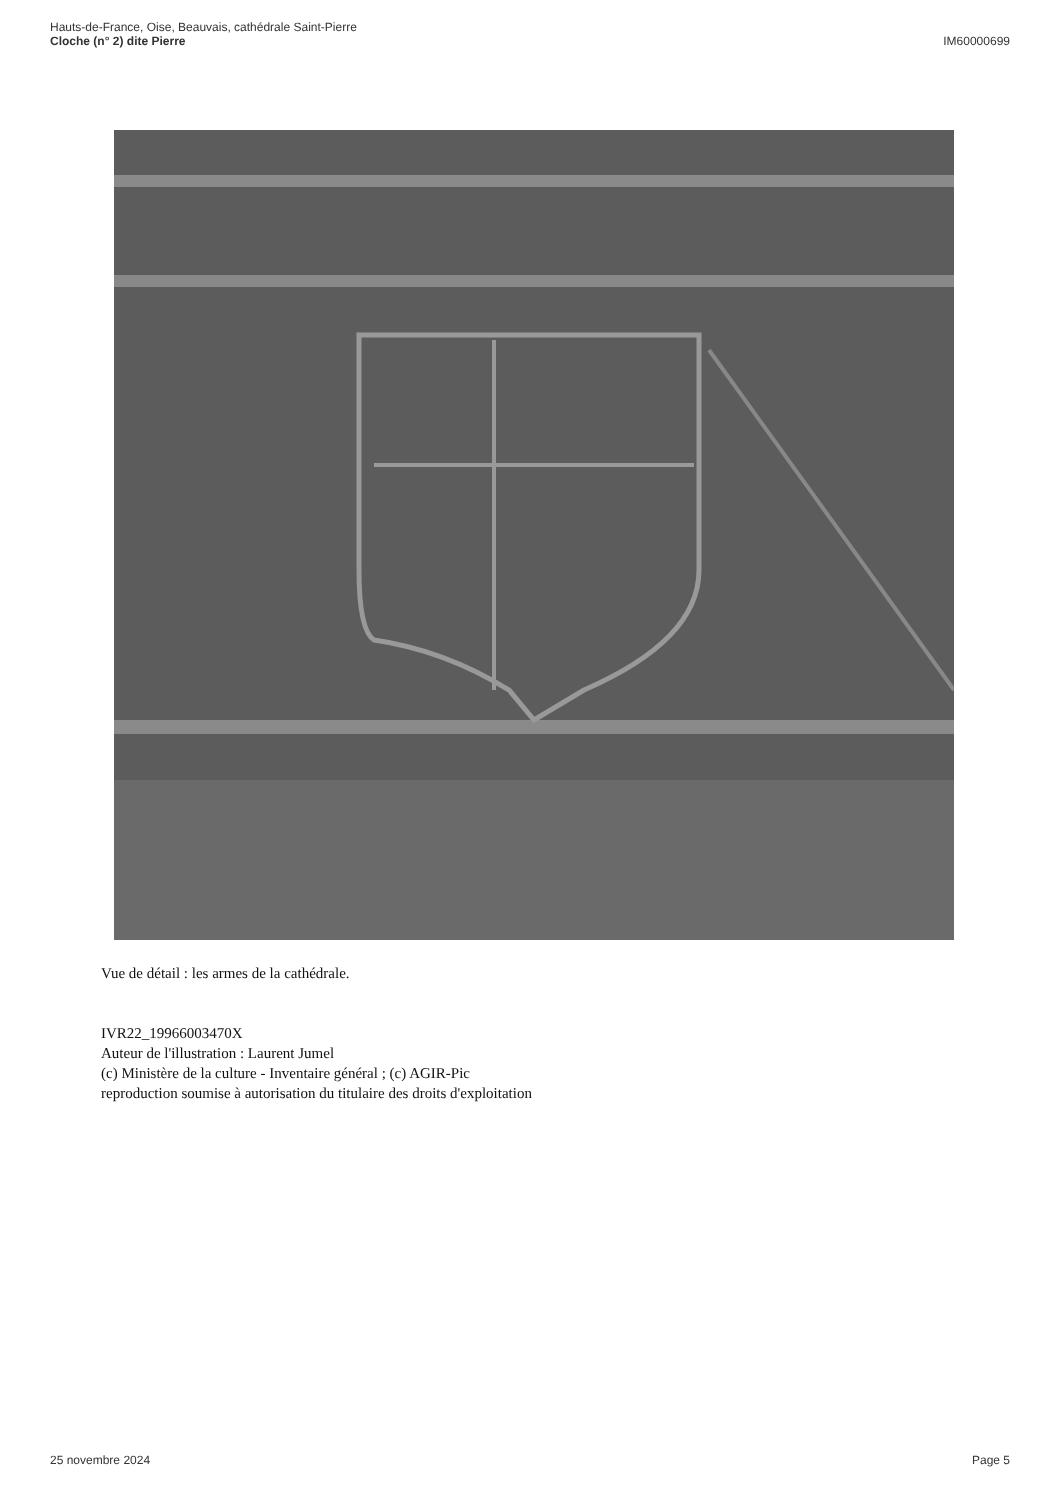Hauts-de-France, Oise, Beauvais, cathédrale Saint-Pierre
Cloche (n° 2) dite Pierre
IM60000699
Vue de détail : les armes de la cathédrale.
IVR22_19966003470X
Auteur de l'illustration : Laurent Jumel
(c) Ministère de la culture - Inventaire général ; (c) AGIR-Pic
reproduction soumise à autorisation du titulaire des droits d'exploitation
25 novembre 2024 Page 5